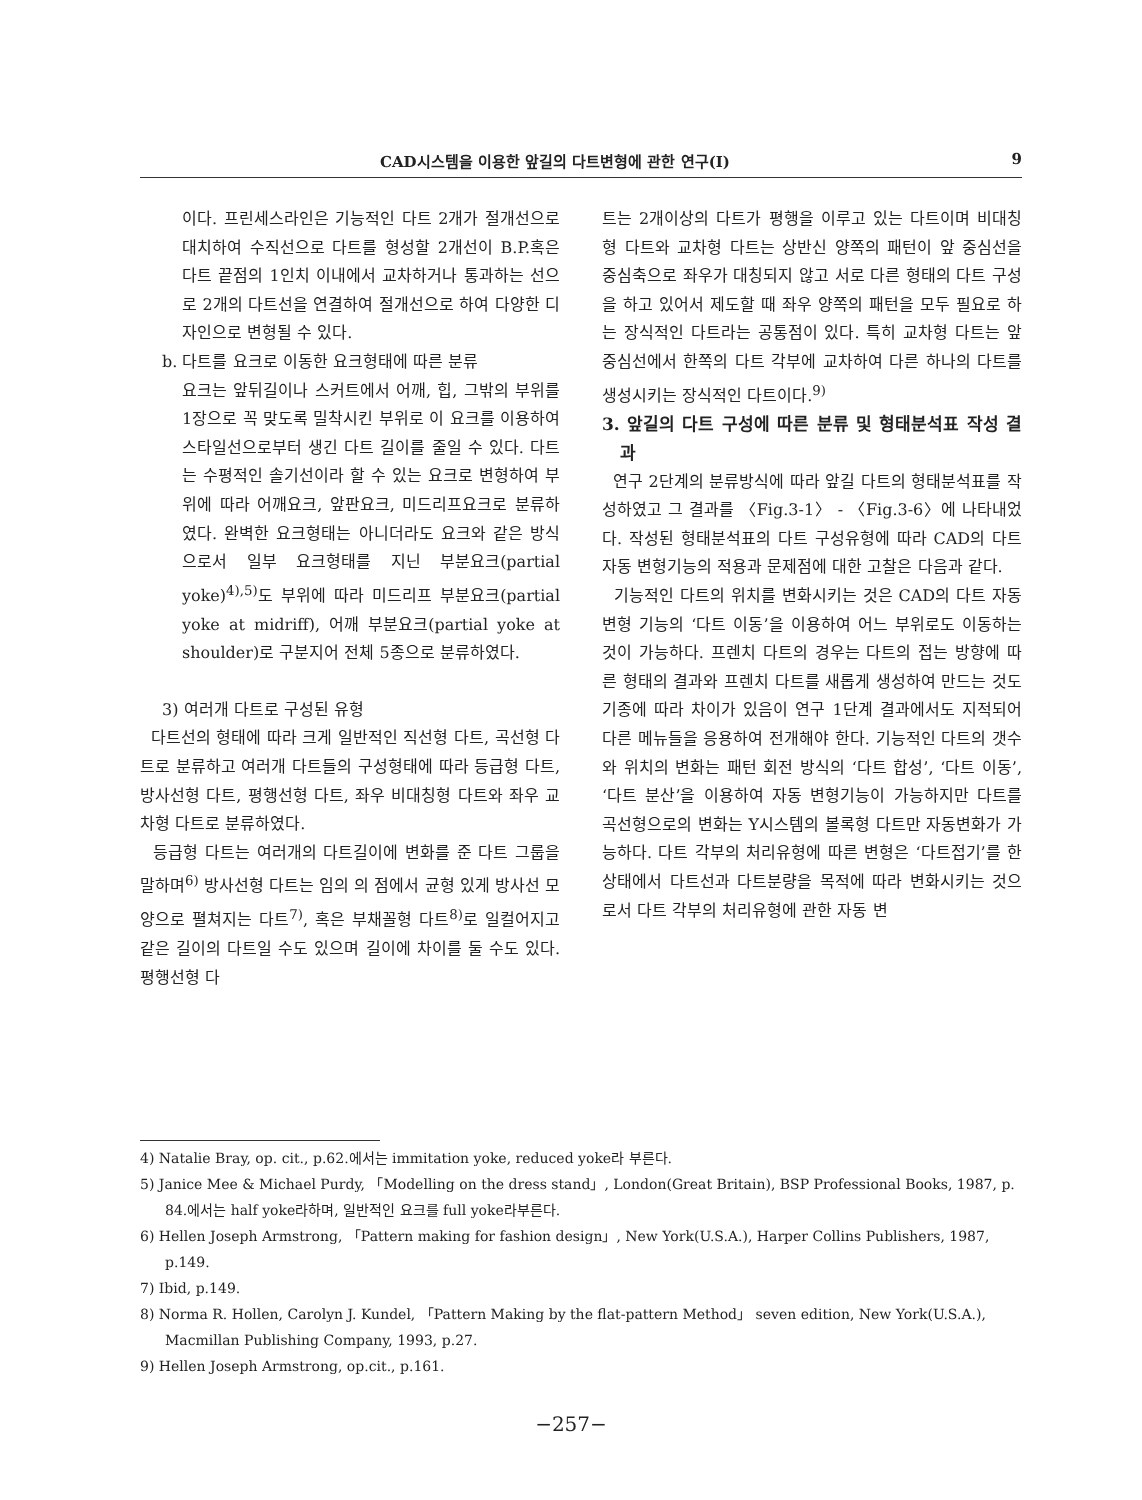CAD시스템을 이용한 앞길의 다트변형에 관한 연구(Ⅰ) 9
이다. 프린세스라인은 기능적인 다트 2개가 절개선으로 대치하여 수직선으로 다트를 형성할 2개선이 B.P.혹은 다트 끝점의 1인치 이내에서 교차하거나 통과하는 선으로 2개의 다트선을 연결하여 절개선으로 하여 다양한 디자인으로 변형될 수 있다.
b. 다트를 요크로 이동한 요크형태에 따른 분류
요크는 앞뒤길이나 스커트에서 어깨, 힙, 그밖의 부위를 1장으로 꼭 맞도록 밀착시킨 부위로 이 요크를 이용하여 스타일선으로부터 생긴 다트 길이를 줄일 수 있다. 다트는 수평적인 솔기선이라 할 수 있는 요크로 변형하여 부위에 따라 어깨요크, 앞판요크, 미드리프요크로 분류하였다. 완벽한 요크형태는 아니더라도 요크와 같은 방식으로서 일부 요크형태를 지닌 부분요크(partial yoke)<sup>4),5)</sup>도 부위에 따라 미드리프 부분요크(partial yoke at midriff), 어깨 부분요크(partial yoke at shoulder)로 구분지어 전체 5종으로 분류하였다.
3) 여러개 다트로 구성된 유형
다트선의 형태에 따라 크게 일반적인 직선형 다트, 곡선형 다트로 분류하고 여러개 다트들의 구성형태에 따라 등급형 다트, 방사선형 다트, 평행선형 다트, 좌우 비대칭형 다트와 좌우 교차형 다트로 분류하였다.
등급형 다트는 여러개의 다트길이에 변화를 준 다트 그룹을 말하며<sup>6)</sup> 방사선형 다트는 임의 의 점에서 균형 있게 방사선 모양으로 펼쳐지는 다트<sup>7)</sup>, 혹은 부채꼴형 다트<sup>8)</sup>로 일컬어지고 같은 길이의 다트일 수도 있으며 길이에 차이를 둘 수도 있다. 평행선형 다
트는 2개이상의 다트가 평행을 이루고 있는 다트이며 비대칭형 다트와 교차형 다트는 상반신 양쪽의 패턴이 앞 중심선을 중심축으로 좌우가 대칭되지 않고 서로 다른 형태의 다트 구성을 하고 있어서 제도할 때 좌우 양쪽의 패턴을 모두 필요로 하는 장식적인 다트라는 공통점이 있다. 특히 교차형 다트는 앞 중심선에서 한쪽의 다트 각부에 교차하여 다른 하나의 다트를 생성시키는 장식적인 다트이다.<sup>9)</sup>
3. 앞길의 다트 구성에 따른 분류 및 형태분석표 작성 결과
연구 2단계의 분류방식에 따라 앞길 다트의 형태분석표를 작성하였고 그 결과를 〈Fig.3-1〉 - 〈Fig.3-6〉에 나타내었다. 작성된 형태분석표의 다트 구성유형에 따라 CAD의 다트 자동 변형기능의 적용과 문제점에 대한 고찰은 다음과 같다.
기능적인 다트의 위치를 변화시키는 것은 CAD의 다트 자동변형 기능의 ‘다트 이동’을 이용하여 어느 부위로도 이동하는 것이 가능하다. 프렌치 다트의 경우는 다트의 접는 방향에 따른 형태의 결과와 프렌치 다트를 새롭게 생성하여 만드는 것도 기종에 따라 차이가 있음이 연구 1단계 결과에서도 지적되어 다른 메뉴들을 응용하여 전개해야 한다. 기능적인 다트의 갯수와 위치의 변화는 패턴 회전 방식의 ‘다트 합성’, ‘다트 이동’, ‘다트 분산’을 이용하여 자동 변형기능이 가능하지만 다트를 곡선형으로의 변화는 Y시스템의 볼록형 다트만 자동변화가 가능하다. 다트 각부의 처리유형에 따른 변형은 ‘다트접기’를 한 상태에서 다트선과 다트분량을 목적에 따라 변화시키는 것으로서 다트 각부의 처리유형에 관한 자동 변
4) Natalie Bray, op. cit., p.62.에서는 immitation yoke, reduced yoke라 부른다.
5) Janice Mee & Michael Purdy, 「Modelling on the dress stand」, London(Great Britain), BSP Professional Books, 1987, p. 84.에서는 half yoke라하며, 일반적인 요크를 full yoke라부른다.
6) Hellen Joseph Armstrong, 「Pattern making for fashion design」, New York(U.S.A.), Harper Collins Publishers, 1987, p.149.
7) Ibid, p.149.
8) Norma R. Hollen, Carolyn J. Kundel, 「Pattern Making by the flat-pattern Method」 seven edition, New York(U.S.A.), Macmillan Publishing Company, 1993, p.27.
9) Hellen Joseph Armstrong, op.cit., p.161.
−257−